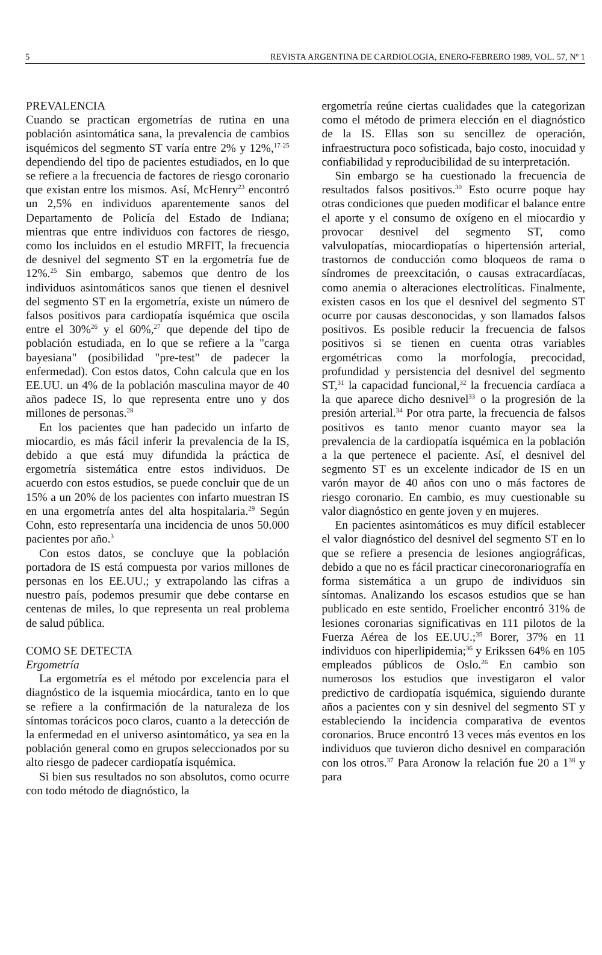5 REVISTA ARGENTINA DE CARDIOLOGIA, ENERO-FEBRERO 1989, VOL. 57, Nº 1
PREVALENCIA
Cuando se practican ergometrías de rutina en una población asintomática sana, la prevalencia de cambios isquémicos del segmento ST varía entre 2% y 12%,<sup>17-25</sup> dependiendo del tipo de pacientes estudiados, en lo que se refiere a la frecuencia de factores de riesgo coronario que existan entre los mismos. Así, McHenry<sup>23</sup> encontró un 2,5% en individuos aparentemente sanos del Departamento de Policía del Estado de Indiana; mientras que entre individuos con factores de riesgo, como los incluidos en el estudio MRFIT, la frecuencia de desnivel del segmento ST en la ergometría fue de 12%.<sup>25</sup> Sin embargo, sabemos que dentro de los individuos asintomáticos sanos que tienen el desnivel del segmento ST en la ergometría, existe un número de falsos positivos para cardiopatía isquémica que oscila entre el 30%<sup>26</sup> y el 60%,<sup>27</sup> que depende del tipo de población estudiada, en lo que se refiere a la "carga bayesiana" (posibilidad "pre-test" de padecer la enfermedad). Con estos datos, Cohn calcula que en los EE.UU. un 4% de la población masculina mayor de 40 años padece IS, lo que representa entre uno y dos millones de personas.<sup>28</sup>
En los pacientes que han padecido un infarto de miocardio, es más fácil inferir la prevalencia de la IS, debido a que está muy difundida la práctica de ergometría sistemática entre estos individuos. De acuerdo con estos estudios, se puede concluir que de un 15% a un 20% de los pacientes con infarto muestran IS en una ergometría antes del alta hospitalaria.<sup>29</sup> Según Cohn, esto representaría una incidencia de unos 50.000 pacientes por año.<sup>3</sup>
Con estos datos, se concluye que la población portadora de IS está compuesta por varios millones de personas en los EE.UU.; y extrapolando las cifras a nuestro país, podemos presumir que debe contarse en centenas de miles, lo que representa un real problema de salud pública.
COMO SE DETECTA
Ergometría
La ergometría es el método por excelencia para el diagnóstico de la isquemia miocárdica, tanto en lo que se refiere a la confirmación de la naturaleza de los síntomas torácicos poco claros, cuanto a la detección de la enfermedad en el universo asintomático, ya sea en la población general como en grupos seleccionados por su alto riesgo de padecer cardiopatía isquémica.
Si bien sus resultados no son absolutos, como ocurre con todo método de diagnóstico, la
ergometría reúne ciertas cualidades que la categorizan como el método de primera elección en el diagnóstico de la IS. Ellas son su sencillez de operación, infraestructura poco sofisticada, bajo costo, inocuidad y confiabilidad y reproducibilidad de su interpretación.
Sin embargo se ha cuestionado la frecuencia de resultados falsos positivos.<sup>30</sup> Esto ocurre poque hay otras condiciones que pueden modificar el balance entre el aporte y el consumo de oxígeno en el miocardio y provocar desnivel del segmento ST, como valvulopatías, miocardiopatías o hipertensión arterial, trastornos de conducción como bloqueos de rama o síndromes de preexcitación, o causas extracardíacas, como anemia o alteraciones electrolíticas. Finalmente, existen casos en los que el desnivel del segmento ST ocurre por causas desconocidas, y son llamados falsos positivos. Es posible reducir la frecuencia de falsos positivos si se tienen en cuenta otras variables ergométricas como la morfología, precocidad, profundidad y persistencia del desnivel del segmento ST,<sup>31</sup> la capacidad funcional,<sup>32</sup> la frecuencia cardíaca a la que aparece dicho desnivel<sup>33</sup> o la progresión de la presión arterial.<sup>34</sup> Por otra parte, la frecuencia de falsos positivos es tanto menor cuanto mayor sea la prevalencia de la cardiopatía isquémica en la población a la que pertenece el paciente. Así, el desnivel del segmento ST es un excelente indicador de IS en un varón mayor de 40 años con uno o más factores de riesgo coronario. En cambio, es muy cuestionable su valor diagnóstico en gente joven y en mujeres.
En pacientes asintomáticos es muy difícil establecer el valor diagnóstico del desnivel del segmento ST en lo que se refiere a presencia de lesiones angiográficas, debido a que no es fácil practicar cinecoronariografía en forma sistemática a un grupo de individuos sin síntomas. Analizando los escasos estudios que se han publicado en este sentido, Froelicher encontró 31% de lesiones coronarias significativas en 111 pilotos de la Fuerza Aérea de los EE.UU.;<sup>35</sup> Borer, 37% en 11 individuos con hiperlipidemia;<sup>36</sup> y Erikssen 64% en 105 empleados públicos de Oslo.<sup>26</sup> En cambio son numerosos los estudios que investigaron el valor predictivo de cardiopatía isquémica, siguiendo durante años a pacientes con y sin desnivel del segmento ST y estableciendo la incidencia comparativa de eventos coronarios. Bruce encontró 13 veces más eventos en los individuos que tuvieron dicho desnivel en comparación con los otros.<sup>37</sup> Para Aronow la relación fue 20 a 1<sup>38</sup> y para